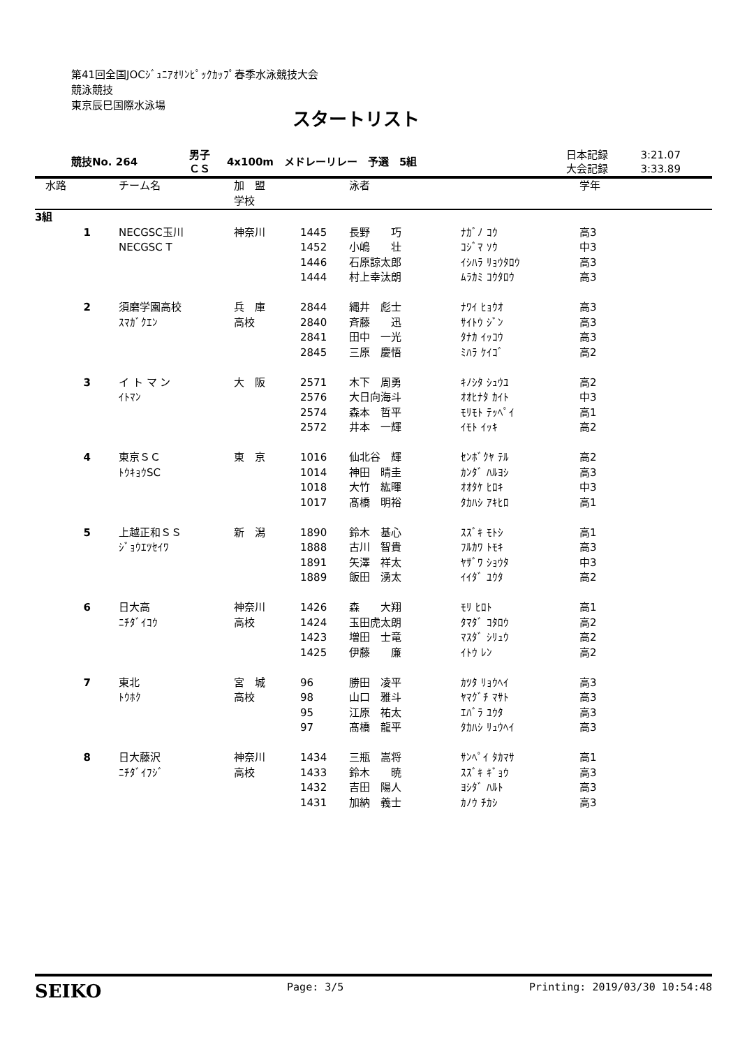第41回全国JOCｼﾞｭﾆｱｵﾘﾝﾋﾟｯｸｶｯﾌﾟ春季水泳競技大会
競泳競技
東京辰巳国際水泳場
スタートリスト
| 競技No. 264 | 男子 ＣＳ | 4x100m メドレーリレー 予選 5組 | 日本記録 大会記録 | 3:21.07 3:33.89 |
| 水路 | チーム名 | 加 盟 学校 | | 泳者 | | 学年 |
| --- | --- | --- | --- | --- | --- | --- |
| 3組 | | | | | | |
| 1 | NECGSC玉川 | 神奈川 | 1445 | 長野 巧 | ﾅｶﾞﾉ ｺｳ | 高3 |
| | NECGSC T | | 1452 | 小嶋 壮 | ｺｼﾞﾏ ｿｳ | 中3 |
| | | | 1446 | 石原諒太郎 | ｲｼﾊﾗ ﾘｮｳﾀﾛｳ | 高3 |
| | | | 1444 | 村上幸汰朗 | ﾑﾗｶﾐ ｺｳﾀﾛｳ | 高3 |
| 2 | 須磨学園高校 | 兵 庫 | 2844 | 縄井 彪士 | ﾅﾜｲ ﾋｮｳｵ | 高3 |
| | ｽﾏｶﾞｸｴﾝ | 高校 | 2840 | 斉藤 迅 | ｻｲﾄｳ ｼﾞﾝ | 高3 |
| | | | 2841 | 田中 一光 | ﾀﾅｶ ｲｯｺｳ | 高3 |
| | | | 2845 | 三原 慶悟 | ﾐﾊﾗ ｹｲｺﾞ | 高2 |
| 3 | イ ト マ ン | 大 阪 | 2571 | 木下 周勇 | ｷﾉｼﾀ ｼｭｳﾕ | 高2 |
| | ｲﾄﾏﾝ | | 2576 | 大日向海斗 | ｵｵﾋﾅﾀ ｶｲﾄ | 中3 |
| | | | 2574 | 森本 哲平 | ﾓﾘﾓﾄ ﾃｯﾍﾟｲ | 高1 |
| | | | 2572 | 井本 一輝 | ｲﾓﾄ ｲｯｷ | 高2 |
| 4 | 東京ＳＣ | 東 京 | 1016 | 仙北谷 輝 | ｾﾝﾎﾞｸﾔ ﾃﾙ | 高2 |
| | ﾄｳｷｮｳSC | | 1014 | 神田 晴圭 | ｶﾝﾀﾞ ﾊﾙﾖｼ | 高3 |
| | | | 1018 | 大竹 紘暉 | ｵｵﾀｹ ﾋﾛｷ | 中3 |
| | | | 1017 | 髙橋 明裕 | ﾀｶﾊｼ ｱｷﾋﾛ | 高1 |
| 5 | 上越正和ＳＳ | 新 潟 | 1890 | 鈴木 基心 | ｽｽﾞｷ ﾓﾄｼ | 高1 |
| | ｼﾞｮｳｴﾂｾｲﾜ | | 1888 | 古川 智貴 | ﾌﾙｶﾜ ﾄﾓｷ | 高3 |
| | | | 1891 | 矢澤 祥太 | ﾔｻﾞﾜ ｼｮｳﾀ | 中3 |
| | | | 1889 | 飯田 湧太 | ｲｲﾀﾞ ﾕｳﾀ | 高2 |
| 6 | 日大高 | 神奈川 | 1426 | 森 大翔 | ﾓﾘ ﾋﾛﾄ | 高1 |
| | ﾆﾁﾀﾞｲｺｳ | 高校 | 1424 | 玉田虎太朗 | ﾀﾏﾀﾞ ｺﾀﾛｳ | 高2 |
| | | | 1423 | 増田 士竜 | ﾏｽﾀﾞ ｼﾘｭｳ | 高2 |
| | | | 1425 | 伊藤 廉 | ｲﾄｳ ﾚﾝ | 高2 |
| 7 | 東北 | 宮 城 | 96 | 勝田 凌平 | ｶﾂﾀ ﾘｮｳﾍｲ | 高3 |
| | ﾄｳﾎｸ | 高校 | 98 | 山口 雅斗 | ﾔﾏｸﾞﾁ ﾏｻﾄ | 高3 |
| | | | 95 | 江原 祐太 | ｴﾊﾞﾗ ﾕｳﾀ | 高3 |
| | | | 97 | 髙橋 龍平 | ﾀｶﾊｼ ﾘｭｳﾍｲ | 高3 |
| 8 | 日大藤沢 | 神奈川 | 1434 | 三瓶 嵩将 | ｻﾝﾍﾟｲ ﾀｶﾏｻ | 高1 |
| | ﾆﾁﾀﾞｲﾌｼﾞ | 高校 | 1433 | 鈴木 暁 | ｽｽﾞｷ ｷﾞｮｳ | 高3 |
| | | | 1432 | 吉田 陽人 | ﾖｼﾀﾞ ﾊﾙﾄ | 高3 |
| | | | 1431 | 加納 義士 | ｶﾉｳ ﾁｶｼ | 高3 |
SEIKO Page: 3/5 Printing: 2019/03/30 10:54:48